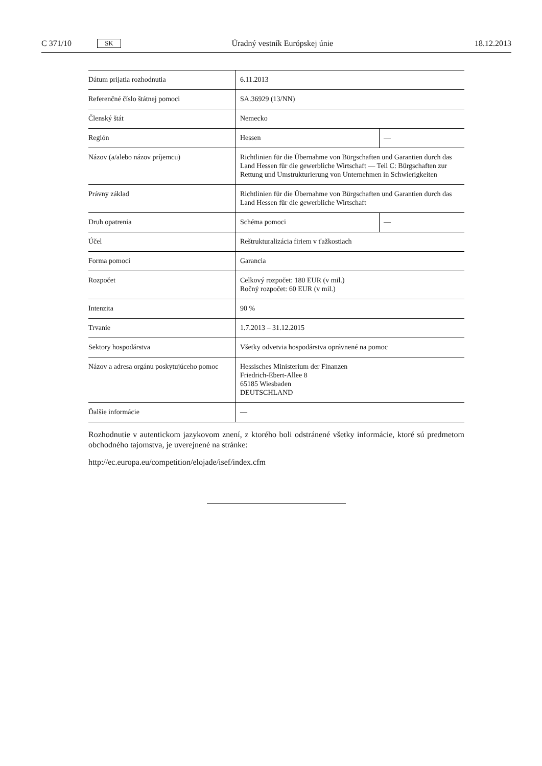C 371/10 SK Úradný vestník Európskej únie 18.12.2013
| Dátum prijatia rozhodnutia | 6.11.2013 | |
| Referenčné číslo štátnej pomoci | SA.36929 (13/NN) | |
| Členský štát | Nemecko | |
| Región | Hessen | — |
| Názov (a/alebo názov príjemcu) | Richtlinien für die Übernahme von Bürgschaften und Garantien durch das Land Hessen für die gewerbliche Wirtschaft — Teil C: Bürgschaften zur Rettung und Umstrukturierung von Unternehmen in Schwierigkeiten | |
| Právny základ | Richtlinien für die Übernahme von Bürgschaften und Garantien durch das Land Hessen für die gewerbliche Wirtschaft | |
| Druh opatrenia | Schéma pomoci | — |
| Účel | Reštrukturalizácia firiem v ťažkostiach | |
| Forma pomoci | Garancia | |
| Rozpočet | Celkový rozpočet: 180 EUR (v mil.) Ročný rozpočet: 60 EUR (v mil.) | |
| Intenzita | 90 % | |
| Trvanie | 1.7.2013 – 31.12.2015 | |
| Sektory hospodárstva | Všetky odvetvia hospodárstva oprávnené na pomoc | |
| Názov a adresa orgánu poskytujúceho pomoc | Hessisches Ministerium der Finanzen Friedrich-Ebert-Allee 8 65185 Wiesbaden DEUTSCHLAND | |
| Ďalšie informácie | — | |
Rozhodnutie v autentickom jazykovom znení, z ktorého boli odstránené všetky informácie, ktoré sú predmetom obchodného tajomstva, je uverejnené na stránke:
http://ec.europa.eu/competition/elojade/isef/index.cfm